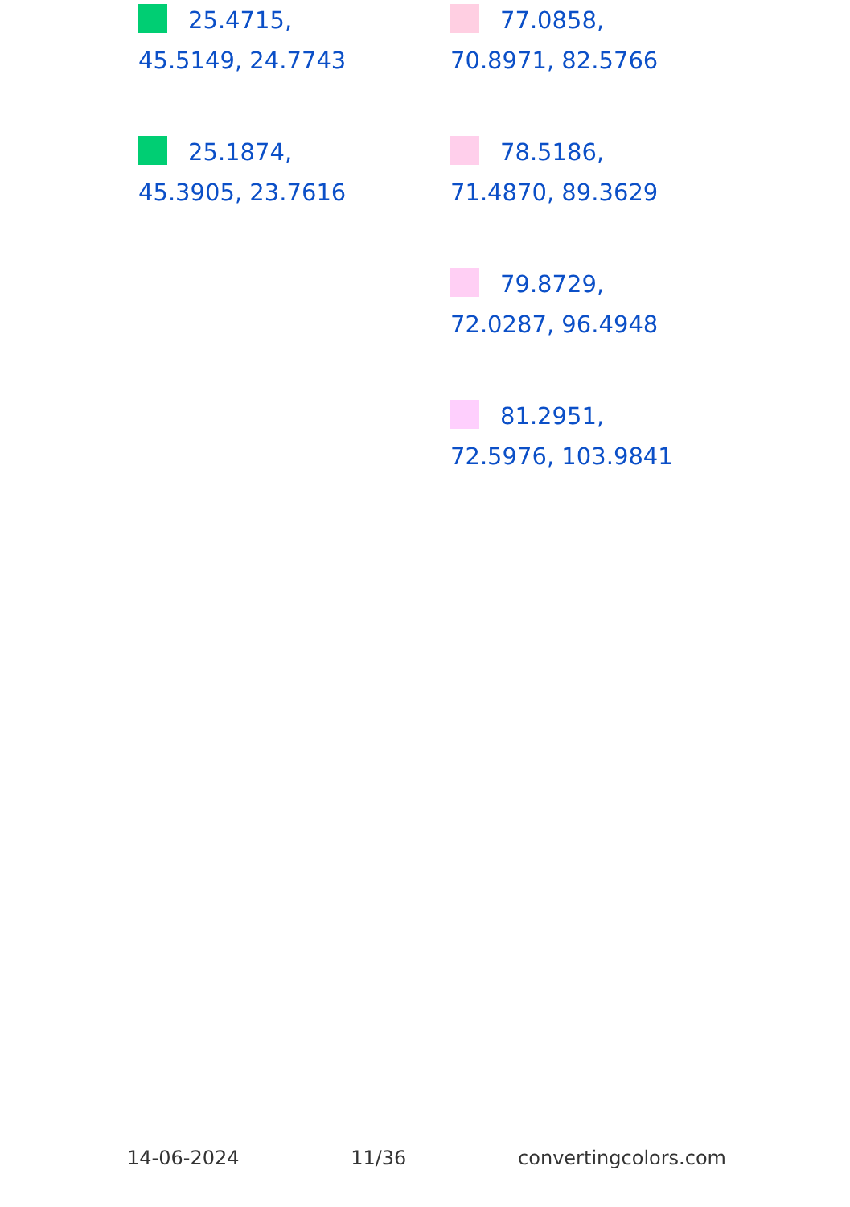25.4715, 45.5149, 24.7743
25.1874, 45.3905, 23.7616
77.0858, 70.8971, 82.5766
78.5186, 71.4870, 89.3629
79.8729, 72.0287, 96.4948
81.2951, 72.5976, 103.9841
14-06-2024 11/36 convertingcolors.com